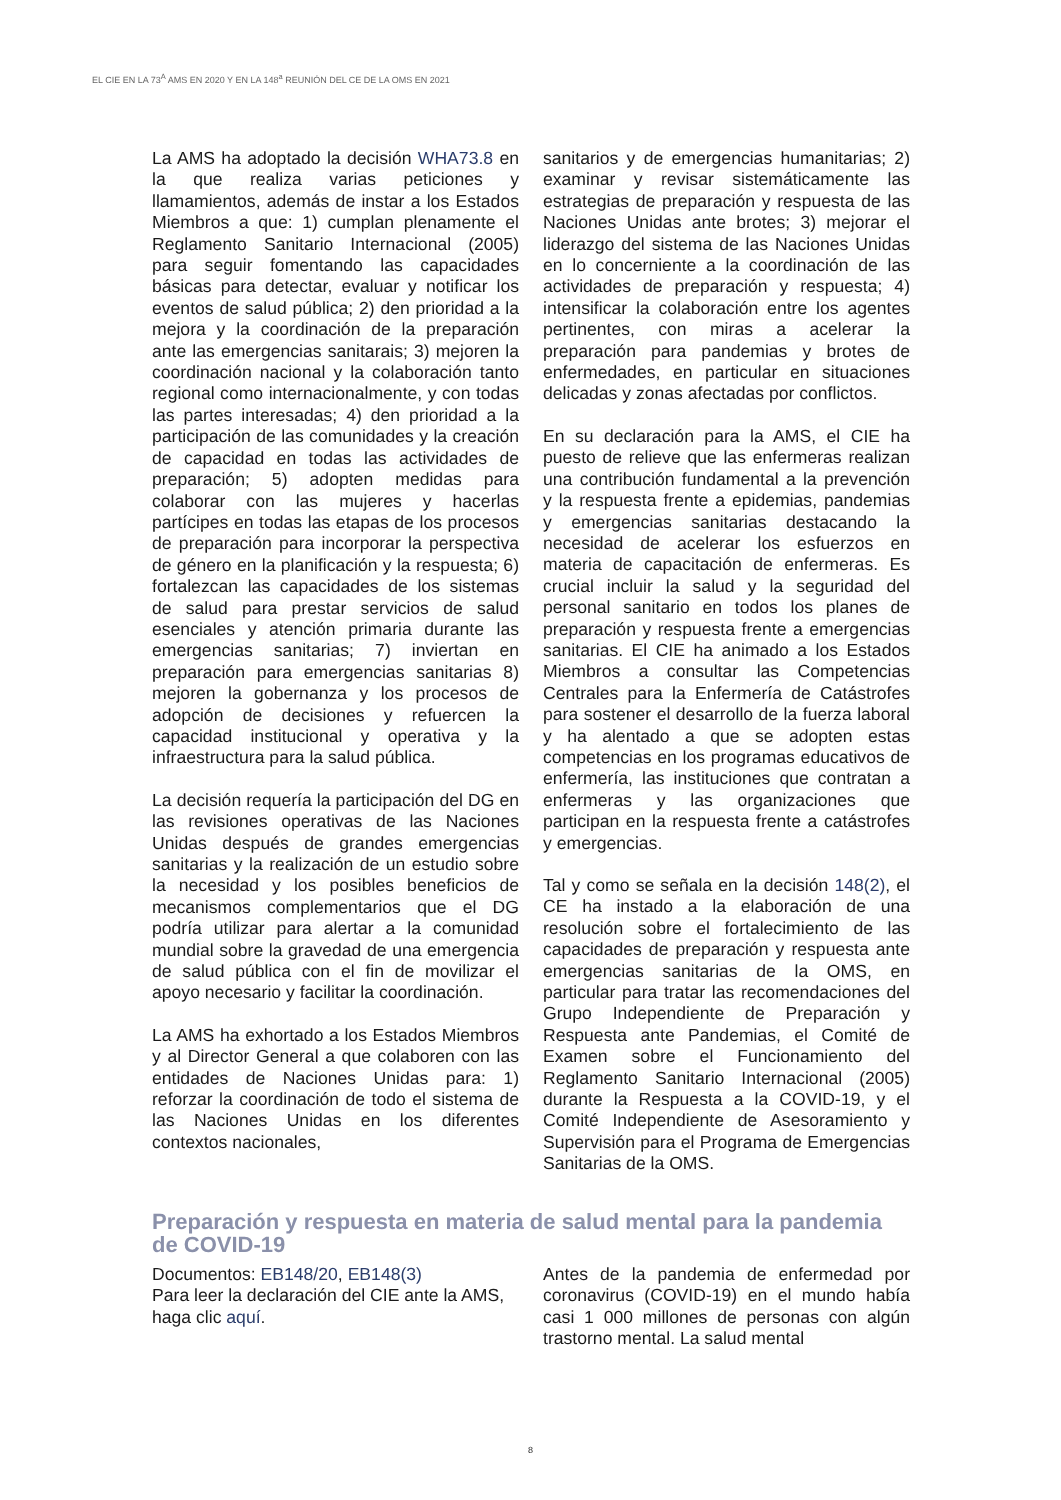EL CIE EN LA 73<sup>A</sup> AMS EN 2020 Y EN LA 148<sup>a</sup> REUNIÓN DEL CE DE LA OMS EN 2021
La AMS ha adoptado la decisión WHA73.8 en la que realiza varias peticiones y llamamientos, además de instar a los Estados Miembros a que: 1) cumplan plenamente el Reglamento Sanitario Internacional (2005) para seguir fomentando las capacidades básicas para detectar, evaluar y notificar los eventos de salud pública; 2) den prioridad a la mejora y la coordinación de la preparación ante las emergencias sanitarais; 3) mejoren la coordinación nacional y la colaboración tanto regional como internacionalmente, y con todas las partes interesadas; 4) den prioridad a la participación de las comunidades y la creación de capacidad en todas las actividades de preparación; 5) adopten medidas para colaborar con las mujeres y hacerlas partícipes en todas las etapas de los procesos de preparación para incorporar la perspectiva de género en la planificación y la respuesta; 6) fortalezcan las capacidades de los sistemas de salud para prestar servicios de salud esenciales y atención primaria durante las emergencias sanitarias; 7) inviertan en preparación para emergencias sanitarias 8) mejoren la gobernanza y los procesos de adopción de decisiones y refuercen la capacidad institucional y operativa y la infraestructura para la salud pública.
La decisión requería la participación del DG en las revisiones operativas de las Naciones Unidas después de grandes emergencias sanitarias y la realización de un estudio sobre la necesidad y los posibles beneficios de mecanismos complementarios que el DG podría utilizar para alertar a la comunidad mundial sobre la gravedad de una emergencia de salud pública con el fin de movilizar el apoyo necesario y facilitar la coordinación.
La AMS ha exhortado a los Estados Miembros y al Director General a que colaboren con las entidades de Naciones Unidas para: 1) reforzar la coordinación de todo el sistema de las Naciones Unidas en los diferentes contextos nacionales,
sanitarios y de emergencias humanitarias; 2) examinar y revisar sistemáticamente las estrategias de preparación y respuesta de las Naciones Unidas ante brotes; 3) mejorar el liderazgo del sistema de las Naciones Unidas en lo concerniente a la coordinación de las actividades de preparación y respuesta; 4) intensificar la colaboración entre los agentes pertinentes, con miras a acelerar la preparación para pandemias y brotes de enfermedades, en particular en situaciones delicadas y zonas afectadas por conflictos.
En su declaración para la AMS, el CIE ha puesto de relieve que las enfermeras realizan una contribución fundamental a la prevención y la respuesta frente a epidemias, pandemias y emergencias sanitarias destacando la necesidad de acelerar los esfuerzos en materia de capacitación de enfermeras. Es crucial incluir la salud y la seguridad del personal sanitario en todos los planes de preparación y respuesta frente a emergencias sanitarias. El CIE ha animado a los Estados Miembros a consultar las Competencias Centrales para la Enfermería de Catástrofes para sostener el desarrollo de la fuerza laboral y ha alentado a que se adopten estas competencias en los programas educativos de enfermería, las instituciones que contratan a enfermeras y las organizaciones que participan en la respuesta frente a catástrofes y emergencias.
Tal y como se señala en la decisión 148(2), el CE ha instado a la elaboración de una resolución sobre el fortalecimiento de las capacidades de preparación y respuesta ante emergencias sanitarias de la OMS, en particular para tratar las recomendaciones del Grupo Independiente de Preparación y Respuesta ante Pandemias, el Comité de Examen sobre el Funcionamiento del Reglamento Sanitario Internacional (2005) durante la Respuesta a la COVID-19, y el Comité Independiente de Asesoramiento y Supervisión para el Programa de Emergencias Sanitarias de la OMS.
Preparación y respuesta en materia de salud mental para la pandemia de COVID-19
Documentos: EB148/20, EB148(3)
Para leer la declaración del CIE ante la AMS, haga clic aquí.
Antes de la pandemia de enfermedad por coronavirus (COVID-19) en el mundo había casi 1 000 millones de personas con algún trastorno mental. La salud mental
8